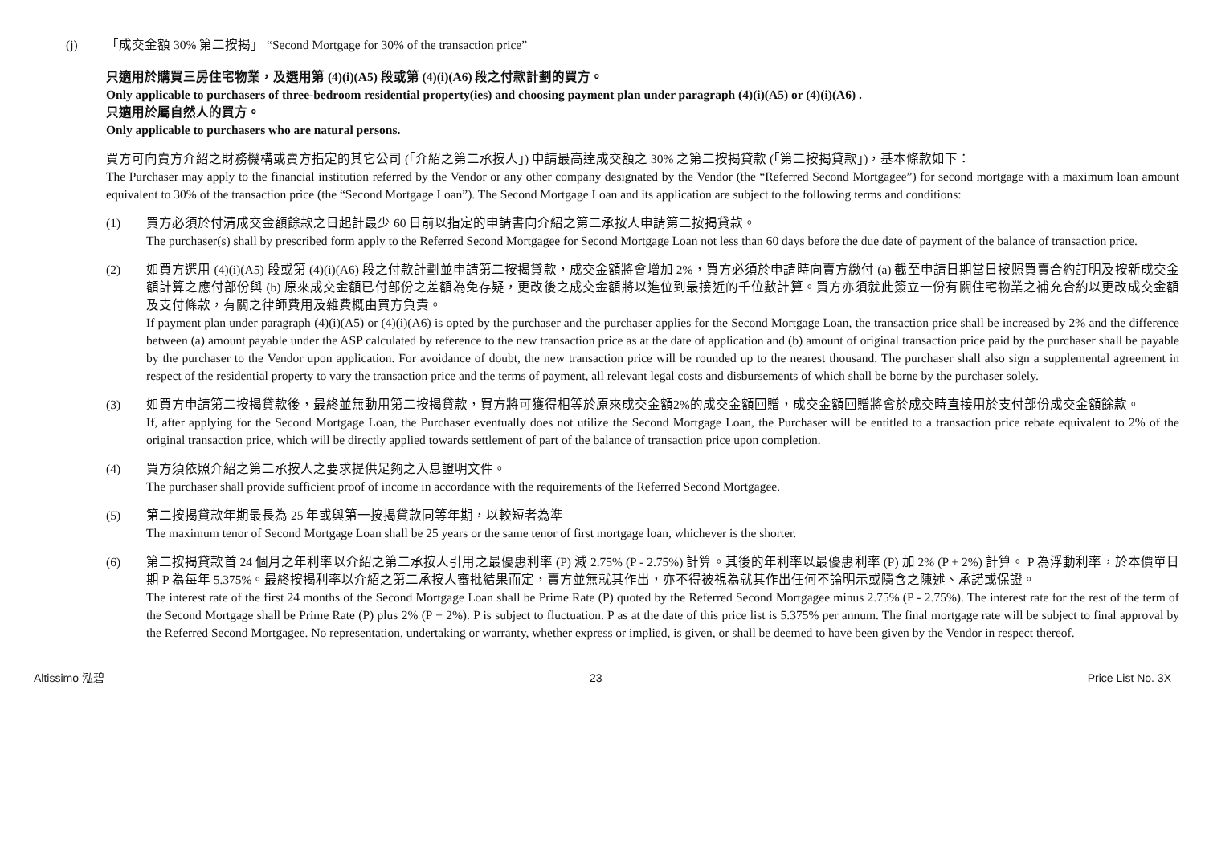(j) 「成交金額 30% 第二按揭」 “Second Mortgage for 30% of the transaction price”
只適用於購買三房住宅物業，及選用第 (4)(i)(A5) 段或第 (4)(i)(A6) 段之付款計劃的買方。
Only applicable to purchasers of three-bedroom residential property(ies) and choosing payment plan under paragraph (4)(i)(A5) or (4)(i)(A6) .
只適用於屬自然人的買方。
Only applicable to purchasers who are natural persons.
買方可向賣方介紹之財務機構或賣方指定的其它公司 (「介紹之第二承按人」) 申請最高達成交額之 30% 之第二按揭貸款 (「第二按揭貸款」)，基本條款如下：
The Purchaser may apply to the financial institution referred by the Vendor or any other company designated by the Vendor (the “Referred Second Mortgagee”) for second mortgage with a maximum loan amount equivalent to 30% of the transaction price (the “Second Mortgage Loan”). The Second Mortgage Loan and its application are subject to the following terms and conditions:
(1) 買方必須於付清成交金額餘款之日起計最少 60 日前以指定的申請書向介紹之第二承按人申請第二按揭貸款。
The purchaser(s) shall by prescribed form apply to the Referred Second Mortgagee for Second Mortgage Loan not less than 60 days before the due date of payment of the balance of transaction price.
(2) 如買方選用 (4)(i)(A5) 段或第 (4)(i)(A6) 段之付款計劃並申請第二按揭貸款，成交金額將會增加 2%，買方必須於申請時向賣方繳付 (a) 截至申請日期當日按照買賣合約訂明及按新成交金額計算之應付部份與 (b) 原來成交金額已付部份之差額為免存疑，更改後之成交金額將以進位到最接近的千位數計算。買方亦須就此簽立一份有關住宅物業之補充合約以更改成交金額及支付條款，有關之律師費用及雜費概由買方負責。
If payment plan under paragraph (4)(i)(A5) or (4)(i)(A6) is opted by the purchaser and the purchaser applies for the Second Mortgage Loan, the transaction price shall be increased by 2% and the difference between (a) amount payable under the ASP calculated by reference to the new transaction price as at the date of application and (b) amount of original transaction price paid by the purchaser shall be payable by the purchaser to the Vendor upon application. For avoidance of doubt, the new transaction price will be rounded up to the nearest thousand. The purchaser shall also sign a supplemental agreement in respect of the residential property to vary the transaction price and the terms of payment, all relevant legal costs and disbursements of which shall be borne by the purchaser solely.
(3) 如買方申請第二按揭貸款後，最終並無動用第二按揭貸款，買方將可獲得相等於原來成交金額2%的成交金額回贈，成交金額回贈將會於成交時直接用於支付部份成交金額餘款。
If, after applying for the Second Mortgage Loan, the Purchaser eventually does not utilize the Second Mortgage Loan, the Purchaser will be entitled to a transaction price rebate equivalent to 2% of the original transaction price, which will be directly applied towards settlement of part of the balance of transaction price upon completion.
(4) 買方須依照介紹之第二承按人之要求提供足夠之入息證明文件。
The purchaser shall provide sufficient proof of income in accordance with the requirements of the Referred Second Mortgagee.
(5) 第二按揭貸款年期最長為 25 年或與第一按揭貸款同等年期，以較短者為準
The maximum tenor of Second Mortgage Loan shall be 25 years or the same tenor of first mortgage loan, whichever is the shorter.
(6) 第二按揭貸款首 24 個月之年利率以介紹之第二承按人引用之最優惠利率 (P) 減 2.75% (P - 2.75%) 計算。其後的年利率以最優惠利率 (P) 加 2% (P + 2%) 計算。 P 為浮動利率，於本價單日期 P 為每年 5.375%。最終按揭利率以介紹之第二承按人審批結果而定，賣方並無就其作出，亦不得被視為就其作出任何不論明示或隱含之陳述、承諾或保證。
The interest rate of the first 24 months of the Second Mortgage Loan shall be Prime Rate (P) quoted by the Referred Second Mortgagee minus 2.75% (P - 2.75%). The interest rate for the rest of the term of the Second Mortgage shall be Prime Rate (P) plus 2% (P + 2%). P is subject to fluctuation. P as at the date of this price list is 5.375% per annum. The final mortgage rate will be subject to final approval by the Referred Second Mortgagee. No representation, undertaking or warranty, whether express or implied, is given, or shall be deemed to have been given by the Vendor in respect thereof.
Altissimo 泓碧 23 Price List No. 3X